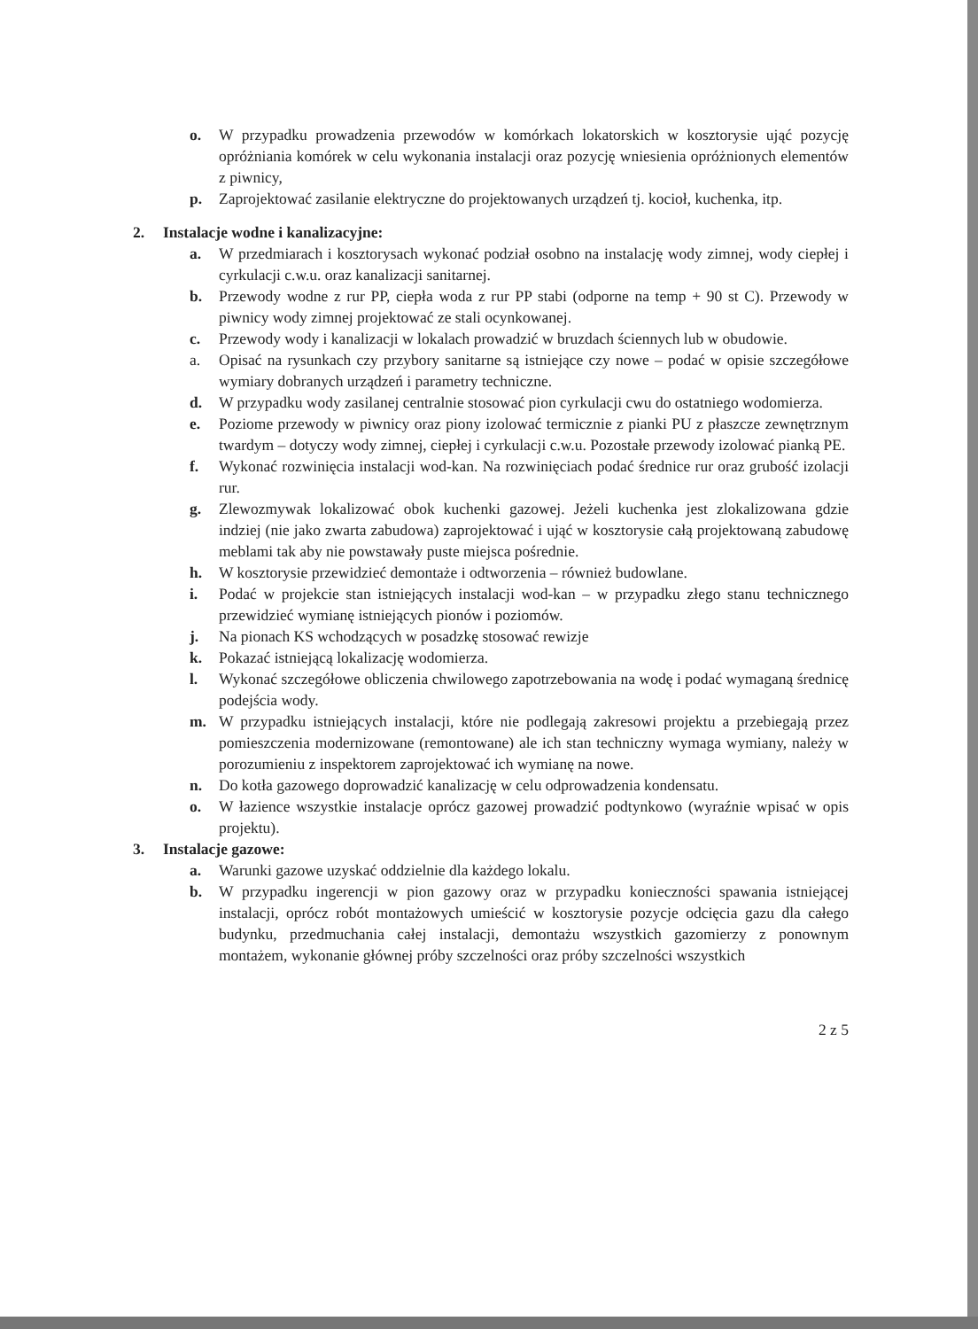o. W przypadku prowadzenia przewodów w komórkach lokatorskich w kosztorysie ująć pozycję opróżniania komórek w celu wykonania instalacji oraz pozycję wniesienia opróżnionych elementów z piwnicy,
p. Zaprojektować zasilanie elektryczne do projektowanych urządzeń tj. kocioł, kuchenka, itp.
2. Instalacje wodne i kanalizacyjne:
a. W przedmiarach i kosztorysach wykonać podział osobno na instalację wody zimnej, wody ciepłej i cyrkulacji c.w.u. oraz kanalizacji sanitarnej.
b. Przewody wodne z rur PP, ciepła woda z rur PP stabi (odporne na temp + 90 st C). Przewody w piwnicy wody zimnej projektować ze stali ocynkowanej.
c. Przewody wody i kanalizacji w lokalach prowadzić w bruzdach ściennych lub w obudowie.
a. Opisać na rysunkach czy przybory sanitarne są istniejące czy nowe – podać w opisie szczegółowe wymiary dobranych urządzeń i parametry techniczne.
d. W przypadku wody zasilanej centralnie stosować pion cyrkulacji cwu do ostatniego wodomierza.
e. Poziome przewody w piwnicy oraz piony izolować termicznie z pianki PU z płaszcze zewnętrznym twardym – dotyczy wody zimnej, ciepłej i cyrkulacji c.w.u. Pozostałe przewody izolować pianką PE.
f. Wykonać rozwinięcia instalacji wod-kan. Na rozwinięciach podać średnice rur oraz grubość izolacji rur.
g. Zlewozmywak lokalizować obok kuchenki gazowej. Jeżeli kuchenka jest zlokalizowana gdzie indziej (nie jako zwarta zabudowa) zaprojektować i ująć w kosztorysie całą projektowaną zabudowę meblami tak aby nie powstawały puste miejsca pośrednie.
h. W kosztorysie przewidzieć demontaże i odtworzenia – również budowlane.
i. Podać w projekcie stan istniejących instalacji wod-kan – w przypadku złego stanu technicznego przewidzieć wymianę istniejących pionów i poziomów.
j. Na pionach KS wchodzących w posadzkę stosować rewizje
k. Pokazać istniejącą lokalizację wodomierza.
l. Wykonać szczegółowe obliczenia chwilowego zapotrzebowania na wodę i podać wymaganą średnicę podejścia wody.
m. W przypadku istniejących instalacji, które nie podlegają zakresowi projektu a przebiegają przez pomieszczenia modernizowane (remontowane) ale ich stan techniczny wymaga wymiany, należy w porozumieniu z inspektorem zaprojektować ich wymianę na nowe.
n. Do kotła gazowego doprowadzić kanalizację w celu odprowadzenia kondensatu.
o. W łazience wszystkie instalacje oprócz gazowej prowadzić podtynkowo (wyraźnie wpisać w opis projektu).
3. Instalacje gazowe:
a. Warunki gazowe uzyskać oddzielnie dla każdego lokalu.
b. W przypadku ingerencji w pion gazowy oraz w przypadku konieczności spawania istniejącej instalacji, oprócz robót montażowych umieścić w kosztorysie pozycje odcięcia gazu dla całego budynku, przedmuchania całej instalacji, demontażu wszystkich gazomierzy z ponownym montażem, wykonanie głównej próby szczelności oraz próby szczelności wszystkich
2 z 5